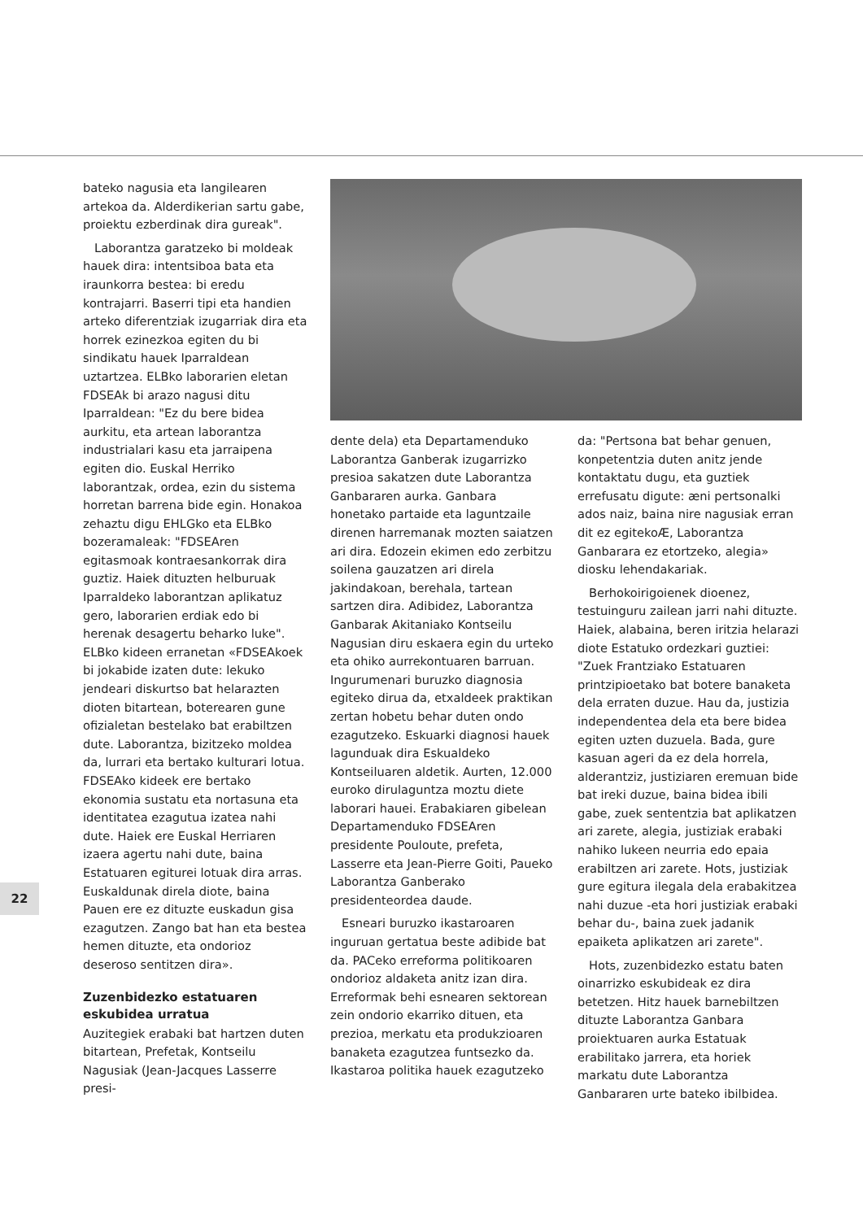bateko nagusia eta langilearen artekoa da. Alderdikerian sartu gabe, proiektu ezberdinak dira gureak".
Laborantza garatzeko bi moldeak hauek dira: intentsiboa bata eta iraunkorra bestea: bi eredu kontrajarri. Baserri tipi eta handien arteko diferentziak izugarriak dira eta horrek ezinezkoa egiten du bi sindikatu hauek Iparraldean uztartzea. ELBko laborarien eletan FDSEAk bi arazo nagusi ditu Iparraldean: "Ez du bere bidea aurkitu, eta artean laborantza industrialari kasu eta jarraipena egiten dio. Euskal Herriko laborantzak, ordea, ezin du sistema horretan barrena bide egin. Honakoa zehaztu digu EHLGko eta ELBko bozeramaleak: "FDSEAren egitasmoak kontraesankorrak dira guztiz. Haiek dituzten helburuak Iparraldeko laborantzan aplikatuz gero, laborarien erdiak edo bi herenak desagertu beharko luke". ELBko kideen erranetan «FDSEAkoek bi jokabide izaten dute: lekuko jendeari diskurtso bat helarazten dioten bitartean, boterearen gune ofizialetan bestelako bat erabiltzen dute. Laborantza, bizitzeko moldea da, lurrari eta bertako kulturari lotua. FDSEAko kideek ere bertako ekonomia sustatu eta nortasuna eta identitatea ezagutua izatea nahi dute. Haiek ere Euskal Herriaren izaera agertu nahi dute, baina Estatuaren egiturei lotuak dira arras. Euskaldunak direla diote, baina Pauen ere ez dituzte euskadun gisa ezagutzen. Zango bat han eta bestea hemen dituzte, eta ondorioz deseroso sentitzen dira».
Zuzenbidezko estatuaren eskubidea urratua
Auzitegiek erabaki bat hartzen duten bitartean, Prefetak, Kontseilu Nagusiak (Jean-Jacques Lasserre presi-
dente dela) eta Departamenduko Laborantza Ganberak izugarrizko presioa sakatzen dute Laborantza Ganbararen aurka. Ganbara honetako partaide eta laguntzaile direnen harremanak mozten saiatzen ari dira. Edozein ekimen edo zerbitzu soilena gauzatzen ari direla jakindakoan, berehala, tartean sartzen dira. Adibidez, Laborantza Ganbarak Akitaniako Kontseilu Nagusian diru eskaera egin du urteko eta ohiko aurrekontuaren barruan. Ingurumenari buruzko diagnosia egiteko dirua da, etxaldeek praktikan zertan hobetu behar duten ondo ezagutzeko. Eskuarki diagnosi hauek lagunduak dira Eskualdeko Kontseiluaren aldetik. Aurten, 12.000 euroko dirulaguntza moztu diete laborari hauei. Erabakiaren gibelean Departamenduko FDSEAren presidente Pouloute, prefeta, Lasserre eta Jean-Pierre Goiti, Paueko Laborantza Ganberako presidenteordea daude.
Esneari buruzko ikastaroaren inguruan gertatua beste adibide bat da. PACeko erreforma politikoaren ondorioz aldaketa anitz izan dira. Erreformak behi esnearen sektorean zein ondorio ekarriko dituen, eta prezioa, merkatu eta produkzioaren banaketa ezagutzea funtsezko da. Ikastaroa politika hauek ezagutzeko
da: "Pertsona bat behar genuen, konpetentzia duten anitz jende kontaktatu dugu, eta guztiek errefusatu digute: æni pertsonalki ados naiz, baina nire nagusiak erran dit ez egitekoÆ, Laborantza Ganbarara ez etortzeko, alegia» diosku lehendakariak.
Berhokoirigoienek dioenez, testuinguru zailean jarri nahi dituzte. Haiek, alabaina, beren iritzia helarazi diote Estatuko ordezkari guztiei: "Zuek Frantziako Estatuaren printzipioetako bat botere banaketa dela erraten duzue. Hau da, justizia independentea dela eta bere bidea egiten uzten duzuela. Bada, gure kasuan ageri da ez dela horrela, alderantziz, justiziaren eremuan bide bat ireki duzue, baina bidea ibili gabe, zuek sententzia bat aplikatzen ari zarete, alegia, justiziak erabaki nahiko lukeen neurria edo epaia erabiltzen ari zarete. Hots, justiziak gure egitura ilegala dela erabakitzea nahi duzue -eta hori justiziak erabaki behar du-, baina zuek jadanik epaiketa aplikatzen ari zarete".
Hots, zuzenbidezko estatu baten oinarrizko eskubideak ez dira betetzen. Hitz hauek barnebiltzen dituzte Laborantza Ganbara proiektuaren aurka Estatuak erabilitako jarrera, eta horiek markatu dute Laborantza Ganbararen urte bateko ibilbidea.
22